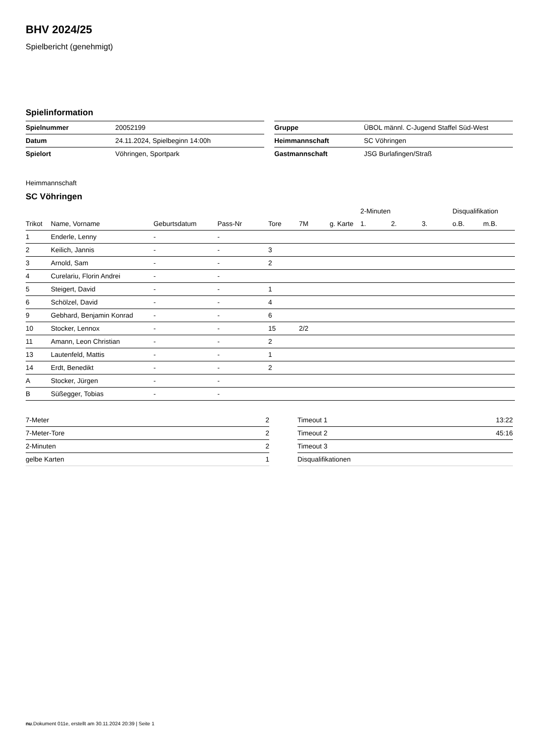BHV 2024/25
Spielbericht (genehmigt)
Spielinformation
| Spielnummer | 20052199 |
| Datum | 24.11.2024, Spielbeginn 14:00h |
| Spielort | Vöhringen, Sportpark |
| Gruppe | ÜBOL männl. C-Jugend Staffel Süd-West |
| Heimmannschaft | SC Vöhringen |
| Gastmannschaft | JSG Burlafingen/Straß |
Heimmannschaft
SC Vöhringen
| | | | | | | | 2-Minuten | | | Disqualifikation | |
| --- | --- | --- | --- | --- | --- | --- | --- | --- | --- | --- | --- |
| Trikot | Name, Vorname | Geburtsdatum | Pass-Nr | Tore | 7M | g. Karte | 1. | 2. | 3. | o.B. | m.B. |
| 1 | Enderle, Lenny | - | - | | | | | | | | |
| 2 | Keilich, Jannis | - | - | 3 | | | | | | | |
| 3 | Arnold, Sam | - | - | 2 | | | | | | | |
| 4 | Curelariu, Florin Andrei | - | - | | | | | | | | |
| 5 | Steigert, David | - | - | 1 | | | | | | | |
| 6 | Schölzel, David | - | - | 4 | | | | | | | |
| 9 | Gebhard, Benjamin Konrad | - | - | 6 | | | | | | | |
| 10 | Stocker, Lennox | - | - | 15 | 2/2 | | | | | | |
| 11 | Amann, Leon Christian | - | - | 2 | | | | | | | |
| 13 | Lautenfeld, Mattis | - | - | 1 | | | | | | | |
| 14 | Erdt, Benedikt | - | - | 2 | | | | | | | |
| A | Stocker, Jürgen | - | - | | | | | | | | |
| B | Süßegger, Tobias | - | - | | | | | | | | |
| 7-Meter | 2 |
| 7-Meter-Tore | 2 |
| 2-Minuten | 2 |
| gelbe Karten | 1 |
| Timeout 1 | 13:22 |
| Timeout 2 | 45:16 |
| Timeout 3 | |
| Disqualifikationen | |
nu.Dokument 011e, erstellt am 30.11.2024 20:39 | Seite 1